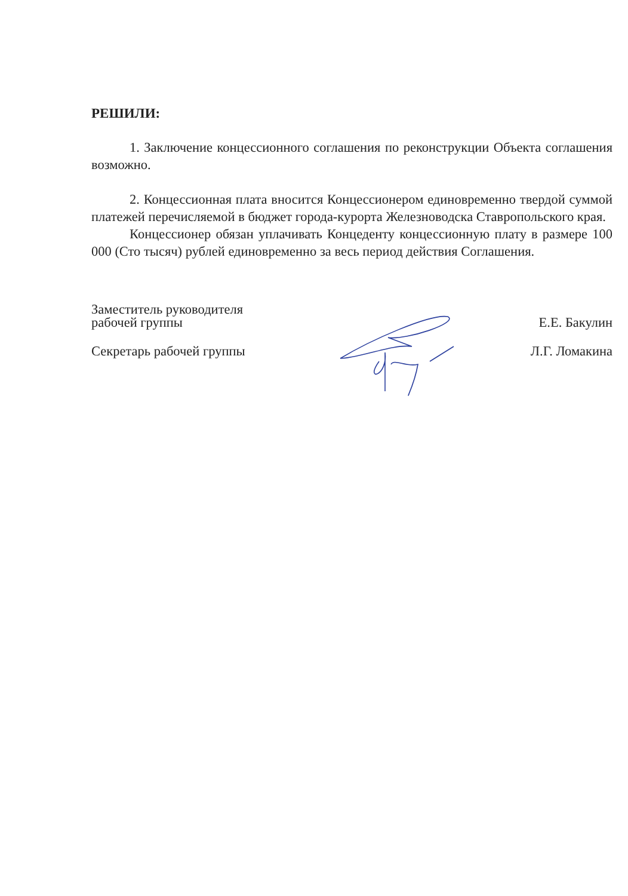РЕШИЛИ:
1. Заключение концессионного соглашения по реконструкции Объекта соглашения возможно.
2. Концессионная плата вносится Концессионером единовременно твердой суммой платежей перечисляемой в бюджет города-курорта Железноводска Ставропольского края.
Концессионер обязан уплачивать Концеденту концессионную плату в размере 100 000 (Сто тысяч) рублей единовременно за весь период действия Соглашения.
Заместитель руководителя
рабочей группы
Е.Е. Бакулин
Секретарь рабочей группы
Л.Г. Ломакина